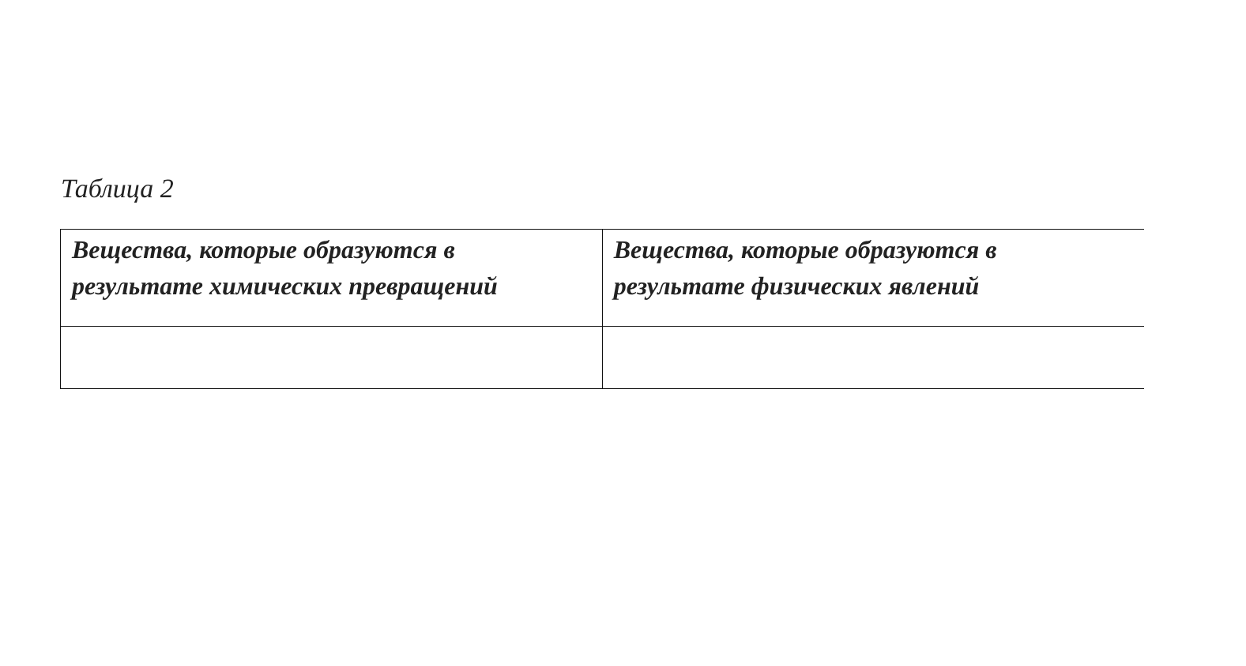Таблица 2
| Вещества, которые образуются в результате химических превращений | Вещества, которые образуются в результате физических явлений |
| --- | --- |